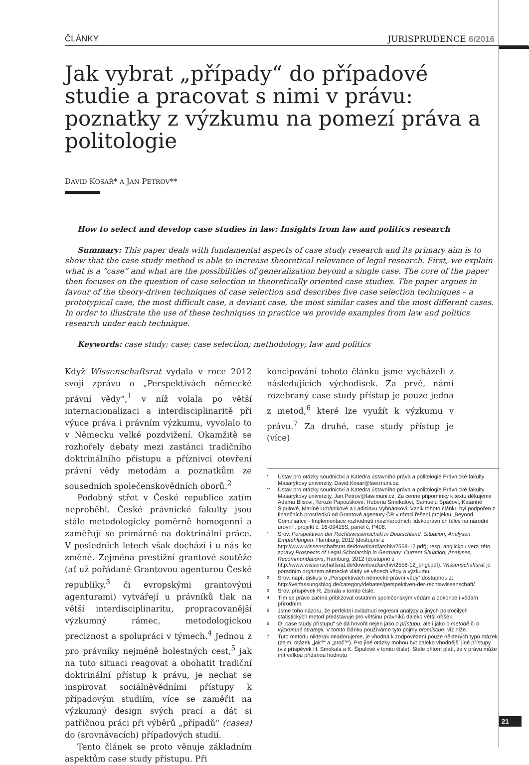ČLÁNKY JURISPRUDENCE 6/2016
Jak vybrat „případy“ do případové studie a pracovat s nimi v právu: poznatky z výzkumu na pomezí práva a politologie
DAVID KOSAŘ* A JAN PETROV**
How to select and develop case studies in law: Insights from law and politics research
Summary: This paper deals with fundamental aspects of case study research and its primary aim is to show that the case study method is able to increase theoretical relevance of legal research. First, we explain what is a “case” and what are the possibilities of generalization beyond a single case. The core of the paper then focuses on the question of case selection in theoretically oriented case studies. The paper argues in favour of the theory-driven techniques of case selection and describes five case selection techniques – a prototypical case, the most difficult case, a deviant case, the most similar cases and the most different cases. In order to illustrate the use of these techniques in practice we provide examples from law and politics research under each technique.
Keywords: case study; case; case selection; methodology; law and politics
Když Wissenschaftsrat vydala v roce 2012 svoji zprávu o „Perspektivách německé právní vědy“,<sup>1</sup> v níž volala po větší internacionalizaci a interdisciplinaritě při výuce práva i právním výzkumu, vyvolalo to v Německu velké pozdvižení. Okamžitě se rozhořely debaty mezi zastánci tradičního doktrinálního přístupu a příznivci otevření právní vědy metodám a poznatkům ze sousedních společenskovědních oborů.<sup>2</sup>
Podobný střet v České republice zatím neproběhl. České právnické fakulty jsou stále metodologicky poměrně homogenní a zaměřují se primárně na doktrinální práce. V posledních letech však dochází i u nás ke změně. Zejména prestižní grantové soutěže (ať už pořádané Grantovou agenturou České republiky,<sup>3</sup> či evropskými grantovými agenturami) vytvářejí u právníků tlak na větší interdisciplinaritu, propracovanější výzkumný rámec, metodologickou preciznost a spolupráci v týmech.<sup>4</sup> Jednou z pro právníky nejméně bolestných cest,<sup>5</sup> jak na tuto situaci reagovat a obohatit tradiční doktrinální přístup k právu, je nechat se inspirovat sociálněvědními přístupy k případovým studiím, více se zaměřit na výzkumný design svých prací a dát si patřičnou práci při výběrů „případů“ (cases) do (srovnávacích) případových studií.
Tento článek se proto věnuje základním aspektům case study přístupu. Při
koncipování tohoto článku jsme vycházeli z následujících východisek. Za prvé, námi rozebraný case study přístup je pouze jedna z metod,<sup>6</sup> které lze využít k výzkumu v právu.<sup>7</sup> Za druhé, case study přístup je (více)
* Ústav pro otázky soudnictví a Katedra ústavního práva a politologie Právnické fakulty Masarykovy univerzity, David.Kosar@law.muni.cz.
** Ústav pro otázky soudnictví a Katedra ústavního práva a politologie Právnické fakulty Masarykovy univerzity, Jan.Petrov@law.muni.cz. Za cenné připomínky k textu děkujeme Adamu Blisovi, Tereze Papouškové, Hubertu Smekalovi, Samuelu Spáčovi, Katarině Šipulové, Maríně Urbánikové a Ladislavu Vyhnánkovi. Vznik tohoto článku byl podpořen z finančních prostředků od Grantové agentury ČR v rámci řešení projektu „Beyond Compliance - Implementace rozhodnutí mezinárodních lidskoprávních těles na národní úrovni“, projekt č. 16-09415S, panel č. P408.
1 Srov. Perspektiven der Rechtswissenschaft in Deutschland. Situation, Analysen, Empfehlungen, Hamburg, 2012 (dostupné z http://www.wissenschaftsrat.de/download/archiv/2558-12.pdf); resp. anglickou verzi této zprávy Prospects of Legal Scholarship in Germany: Current Situation, Analyses, Recommendations, Hamburg, 2012 (dostupné z http://www.wissenschaftsrat.de/download/archiv/2558-12_engl.pdf). Wissenschaftsrat je poradním orgánem německé vlády ve věcech vědy a výzkumu.
2 Srov. např. diskusi o „Perspektivách německé právní vědy“ dostupnou z: http://verfassungsblog.de/category/debates/perspektiven-der-rechtswissenschaft/
3 Srov. příspěvek R. Zbírala v tomto čísle.
4 Tím se právo začíná přibližovat ostatním společenským vědám a dokonce i vědám přírodním.
5 Jsme toho názoru, že perfektní ovládnutí regresní analýzy a jiných pokročilých statistických metod představuje pro většinu právníků daleko větší oříšek.
6 O „case study přístupu“ se dá hovořit nejen jako o přístupu, ale i jako o metodě či o výzkumné strategii. V tomto článku používáme tyto pojmy promiscue, viz níže.
7 Tuto metodu nikterak neadorujeme, je vhodná k zodpovězení pouze některých typů otázek (zejm. otázek „jak?“ a „proč?“). Pro jiné otázky mohou být daleko vhodnější jiné přístupy (viz příspěvek H. Smekala a K. Šipulové v tomto čísle). Stále přitom platí, že v právu může mít velkou přidanou hodnotu
21